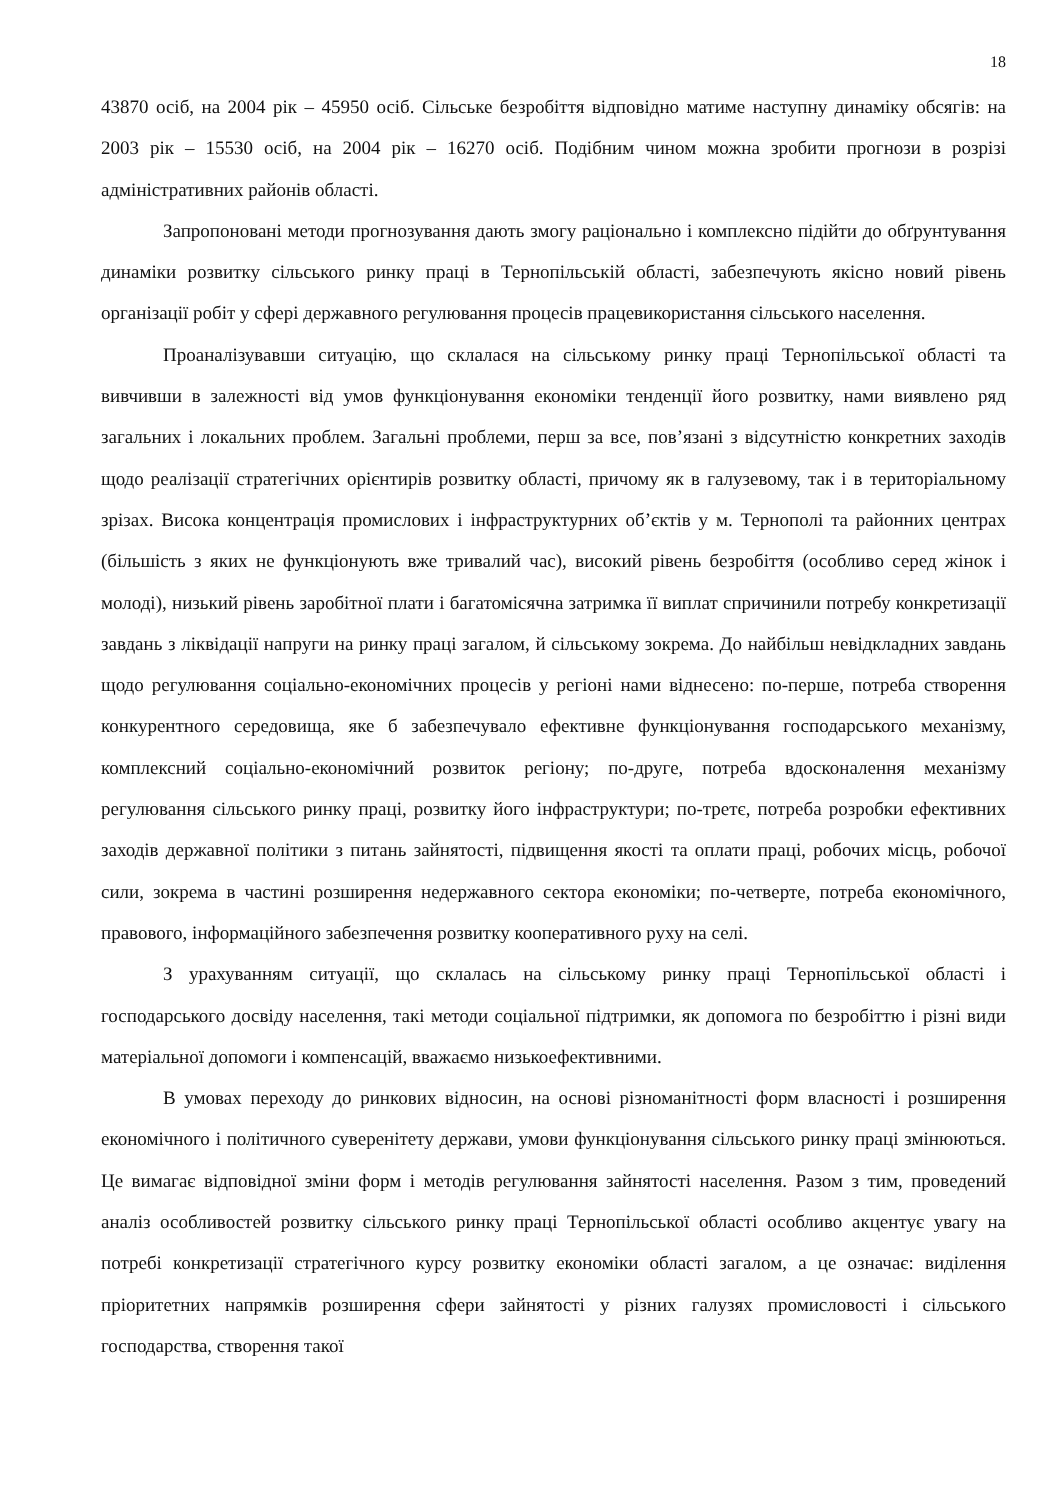18
43870 осіб, на 2004 рік – 45950 осіб. Сільське безробіття відповідно матиме наступну динаміку обсягів: на 2003 рік – 15530 осіб, на 2004 рік – 16270 осіб. Подібним чином можна зробити прогнози в розрізі адміністративних районів області.
Запропоновані методи прогнозування дають змогу раціонально і комплексно підійти до обґрунтування динаміки розвитку сільського ринку праці в Тернопільській області, забезпечують якісно новий рівень організації робіт у сфері державного регулювання процесів працевикористання сільського населення.
Проаналізувавши ситуацію, що склалася на сільському ринку праці Тернопільської області та вивчивши в залежності від умов функціонування економіки тенденції його розвитку, нами виявлено ряд загальних і локальних проблем. Загальні проблеми, перш за все, пов’язані з відсутністю конкретних заходів щодо реалізації стратегічних орієнтирів розвитку області, причому як в галузевому, так і в територіальному зрізах. Висока концентрація промислових і інфраструктурних об’єктів у м. Тернополі та районних центрах (більшість з яких не функціонують вже тривалий час), високий рівень безробіття (особливо серед жінок і молоді), низький рівень заробітної плати і багатомісячна затримка її виплат спричинили потребу конкретизації завдань з ліквідації напруги на ринку праці загалом, й сільському зокрема. До найбільш невідкладних завдань щодо регулювання соціально-економічних процесів у регіоні нами віднесено: по-перше, потреба створення конкурентного середовища, яке б забезпечувало ефективне функціонування господарського механізму, комплексний соціально-економічний розвиток регіону; по-друге, потреба вдосконалення механізму регулювання сільського ринку праці, розвитку його інфраструктури; по-третє, потреба розробки ефективних заходів державної політики з питань зайнятості, підвищення якості та оплати праці, робочих місць, робочої сили, зокрема в частині розширення недержавного сектора економіки; по-четверте, потреба економічного, правового, інформаційного забезпечення розвитку кооперативного руху на селі.
З урахуванням ситуації, що склалась на сільському ринку праці Тернопільської області і господарського досвіду населення, такі методи соціальної підтримки, як допомога по безробіттю і різні види матеріальної допомоги і компенсацій, вважаємо низькоефективними.
В умовах переходу до ринкових відносин, на основі різноманітності форм власності і розширення економічного і політичного суверенітету держави, умови функціонування сільського ринку праці змінюються. Це вимагає відповідної зміни форм і методів регулювання зайнятості населення. Разом з тим, проведений аналіз особливостей розвитку сільського ринку праці Тернопільської області особливо акцентує увагу на потребі конкретизації стратегічного курсу розвитку економіки області загалом, а це означає: виділення пріоритетних напрямків розширення сфери зайнятості у різних галузях промисловості і сільського господарства, створення такої